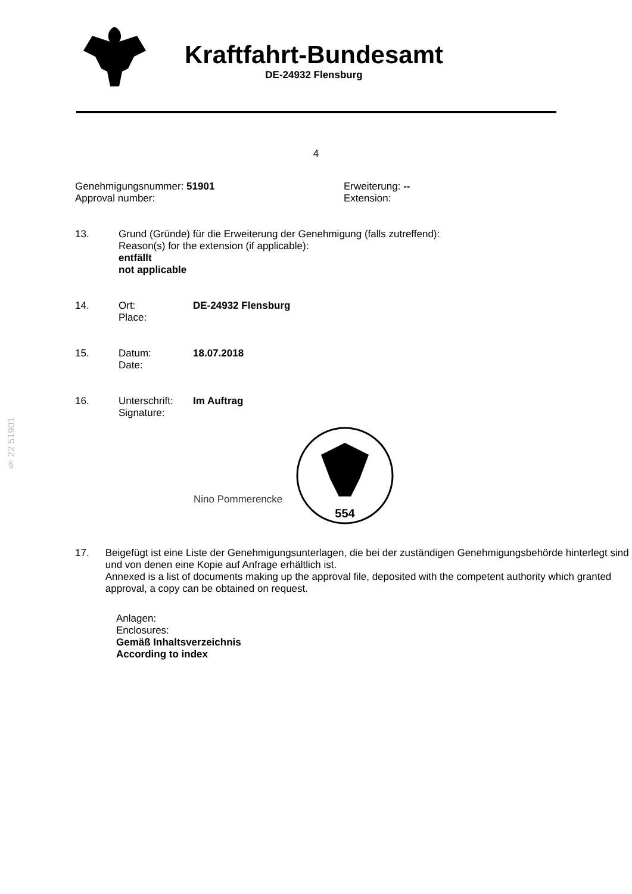Kraftfahrt-Bundesamt
DE-24932 Flensburg
4
Genehmigungsnummer: 51901
Approval number:
Erweiterung: --
Extension:
13. Grund (Gründe) für die Erweiterung der Genehmigung (falls zutreffend):
Reason(s) for the extension (if applicable):
entfällt
not applicable
14. Ort:
Place:
DE-24932 Flensburg
15. Datum:
Date:
18.07.2018
16. Unterschrift:
Signature:
Im Auftrag
Nino Pommerencke
554
§ 22 51901
17. Beigefügt ist eine Liste der Genehmigungsunterlagen, die bei der zuständigen Genehmigungsbehörde hinterlegt sind und von denen eine Kopie auf Anfrage erhältlich ist.
Annexed is a list of documents making up the approval file, deposited with the competent authority which granted approval, a copy can be obtained on request.
Anlagen:
Enclosures:
Gemäß Inhaltsverzeichnis
According to index